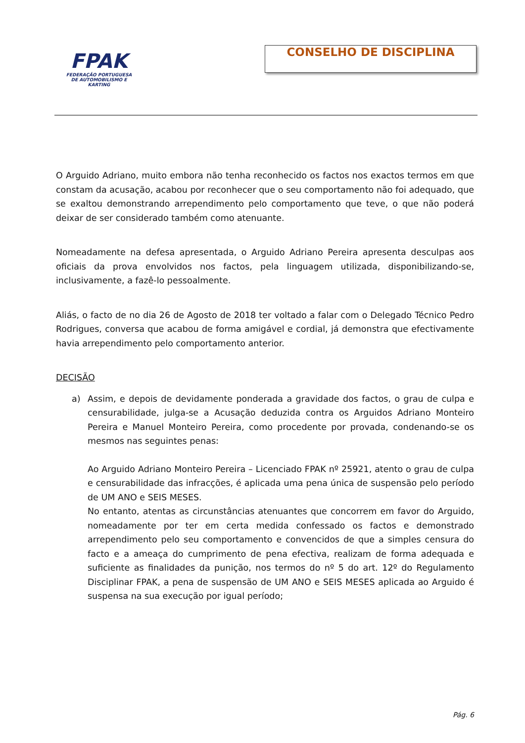FPAK
FEDERAÇÃO PORTUGUESA
DE AUTOMOBILISMO E KARTING
CONSELHO DE DISCIPLINA
O Arguido Adriano, muito embora não tenha reconhecido os factos nos exactos termos em que constam da acusação, acabou por reconhecer que o seu comportamento não foi adequado, que se exaltou demonstrando arrependimento pelo comportamento que teve, o que não poderá deixar de ser considerado também como atenuante.
Nomeadamente na defesa apresentada, o Arguido Adriano Pereira apresenta desculpas aos oficiais da prova envolvidos nos factos, pela linguagem utilizada, disponibilizando-se, inclusivamente, a fazê-lo pessoalmente.
Aliás, o facto de no dia 26 de Agosto de 2018 ter voltado a falar com o Delegado Técnico Pedro Rodrigues, conversa que acabou de forma amigável e cordial, já demonstra que efectivamente havia arrependimento pelo comportamento anterior.
DECISÃO
a) Assim, e depois de devidamente ponderada a gravidade dos factos, o grau de culpa e censurabilidade, julga-se a Acusação deduzida contra os Arguidos Adriano Monteiro Pereira e Manuel Monteiro Pereira, como procedente por provada, condenando-se os mesmos nas seguintes penas:
Ao Arguido Adriano Monteiro Pereira – Licenciado FPAK nº 25921, atento o grau de culpa e censurabilidade das infracções, é aplicada uma pena única de suspensão pelo período de UM ANO e SEIS MESES.
No entanto, atentas as circunstâncias atenuantes que concorrem em favor do Arguido, nomeadamente por ter em certa medida confessado os factos e demonstrado arrependimento pelo seu comportamento e convencidos de que a simples censura do facto e a ameaça do cumprimento de pena efectiva, realizam de forma adequada e suficiente as finalidades da punição, nos termos do nº 5 do art. 12º do Regulamento Disciplinar FPAK, a pena de suspensão de UM ANO e SEIS MESES aplicada ao Arguido é suspensa na sua execução por igual período;
Pág. 6